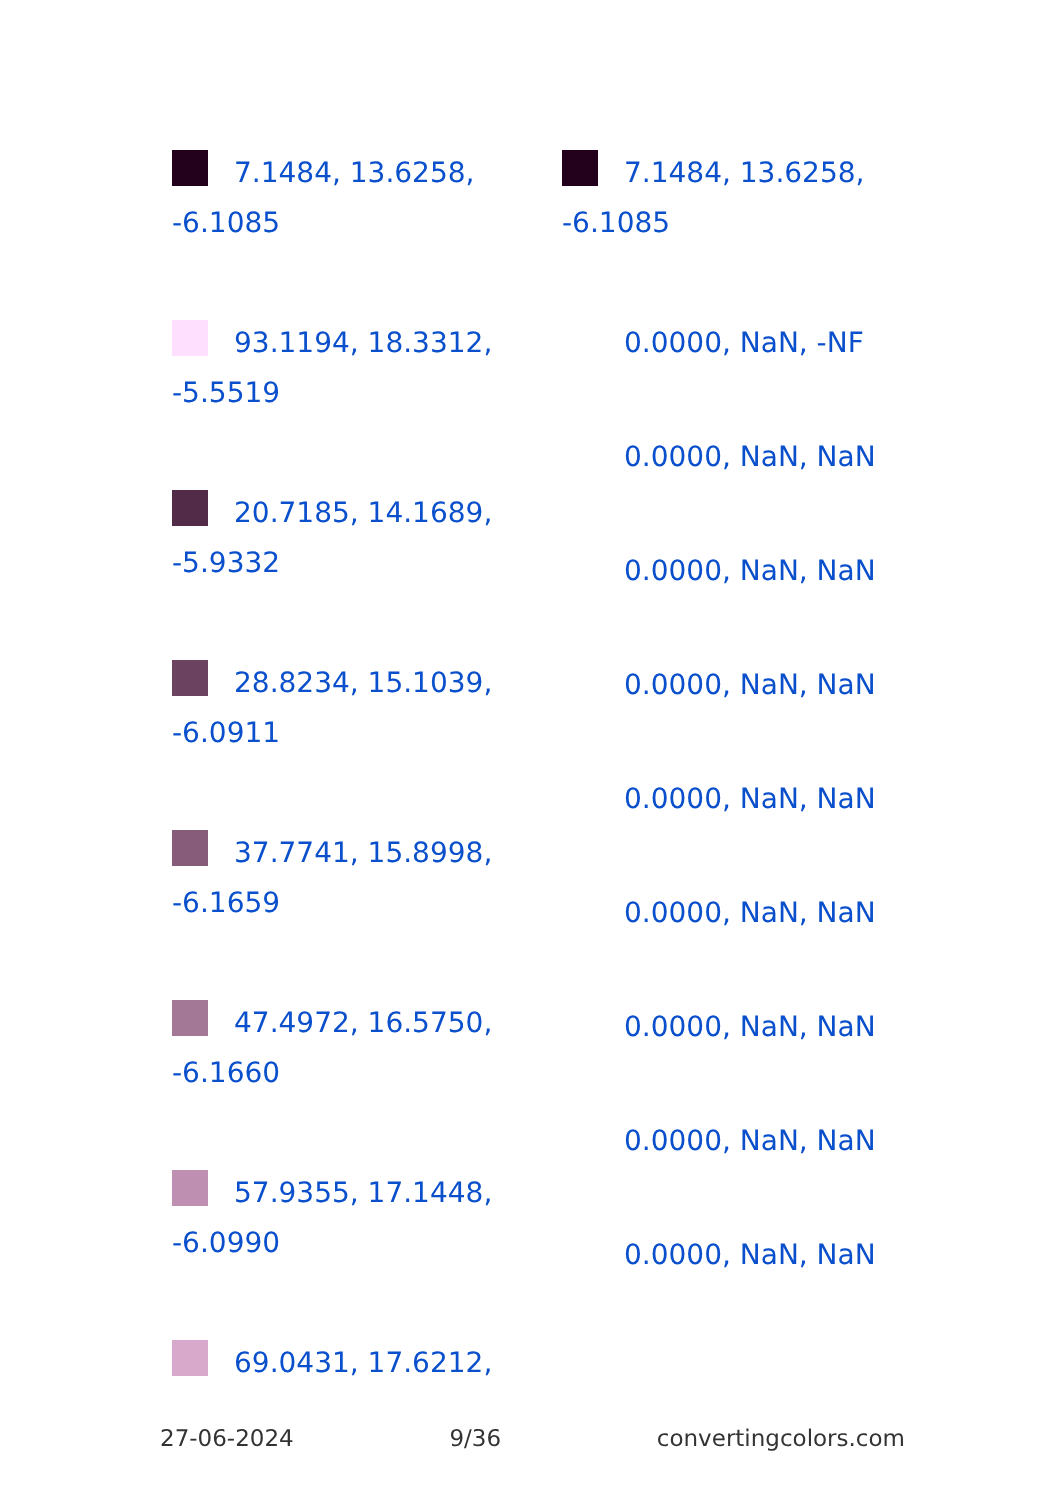7.1484, 13.6258, -6.1085
93.1194, 18.3312, -5.5519
20.7185, 14.1689, -5.9332
28.8234, 15.1039, -6.0911
37.7741, 15.8998, -6.1659
47.4972, 16.5750, -6.1660
57.9355, 17.1448, -6.0990
69.0431, 17.6212,
7.1484, 13.6258, -6.1085
0.0000, NaN, -NF
0.0000, NaN, NaN
0.0000, NaN, NaN
0.0000, NaN, NaN
0.0000, NaN, NaN
0.0000, NaN, NaN
0.0000, NaN, NaN
0.0000, NaN, NaN
0.0000, NaN, NaN
27-06-2024 9/36 convertingcolors.com